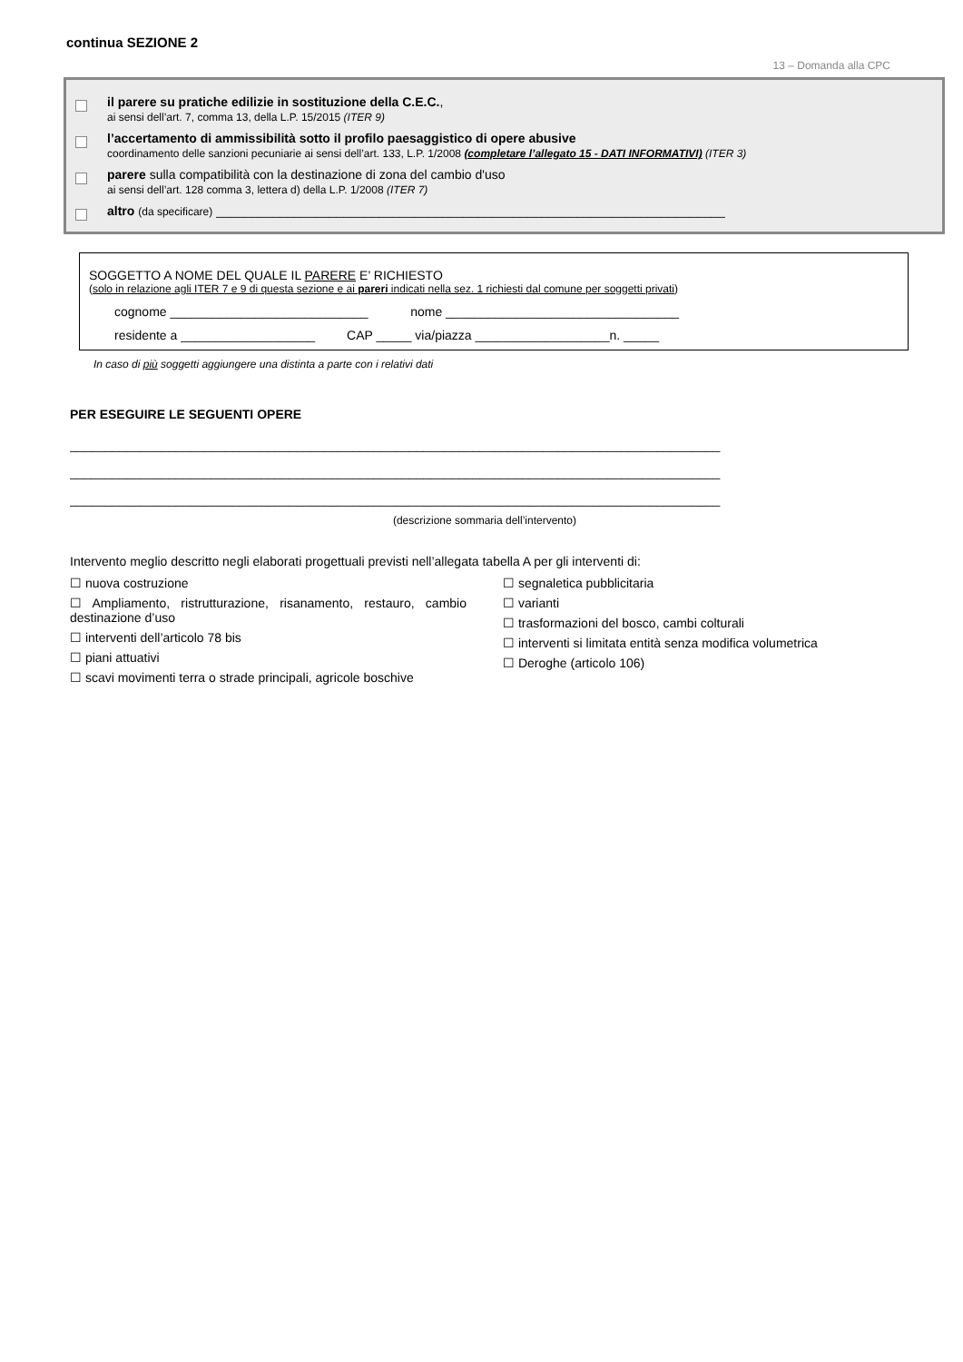continua SEZIONE 2
13 – Domanda alla CPC
il parere su pratiche edilizie in sostituzione della C.E.C.,
ai sensi dell’art. 7, comma 13, della L.P. 15/2015 (ITER 9)
l’accertamento di ammissibilità sotto il profilo paesaggistico di opere abusive
coordinamento delle sanzioni pecuniarie ai sensi dell’art. 133, L.P. 1/2008 (completare l’allegato 15 - DATI INFORMATIVI) (ITER 3)
parere sulla compatibilità con la destinazione di zona del cambio d'uso
ai sensi dell’art. 128 comma 3, lettera d) della L.P. 1/2008 (ITER 7)
altro (da specificare) ________________________________________________________________________
SOGGETTO A NOME DEL QUALE IL PARERE E’ RICHIESTO
(solo in relazione agli ITER 7 e 9 di questa sezione e ai pareri indicati nella sez. 1 richiesti dal comune per soggetti privati)
cognome ____________________________ nome _________________________________
residente a ___________________ CAP _____ via/piazza ___________________n. _____
In caso di più soggetti aggiungere una distinta a parte con i relativi dati
PER ESEGUIRE LE SEGUENTI OPERE
____________________________________________________________________________________________
____________________________________________________________________________________________
____________________________________________________________________________________________
(descrizione sommaria dell’intervento)
Intervento meglio descritto negli elaborati progettuali previsti nell’allegata tabella A per gli interventi di:
☐ nuova costruzione
☐ Ampliamento, ristrutturazione, risanamento, restauro, cambio destinazione d’uso
☐ interventi dell’articolo 78 bis
☐ piani attuativi
☐ scavi movimenti terra o strade principali, agricole boschive
☐ segnaletica pubblicitaria
☐ varianti
☐ trasformazioni del bosco, cambi colturali
☐ interventi si limitata entità senza modifica volumetrica
☐ Deroghe (articolo 106)